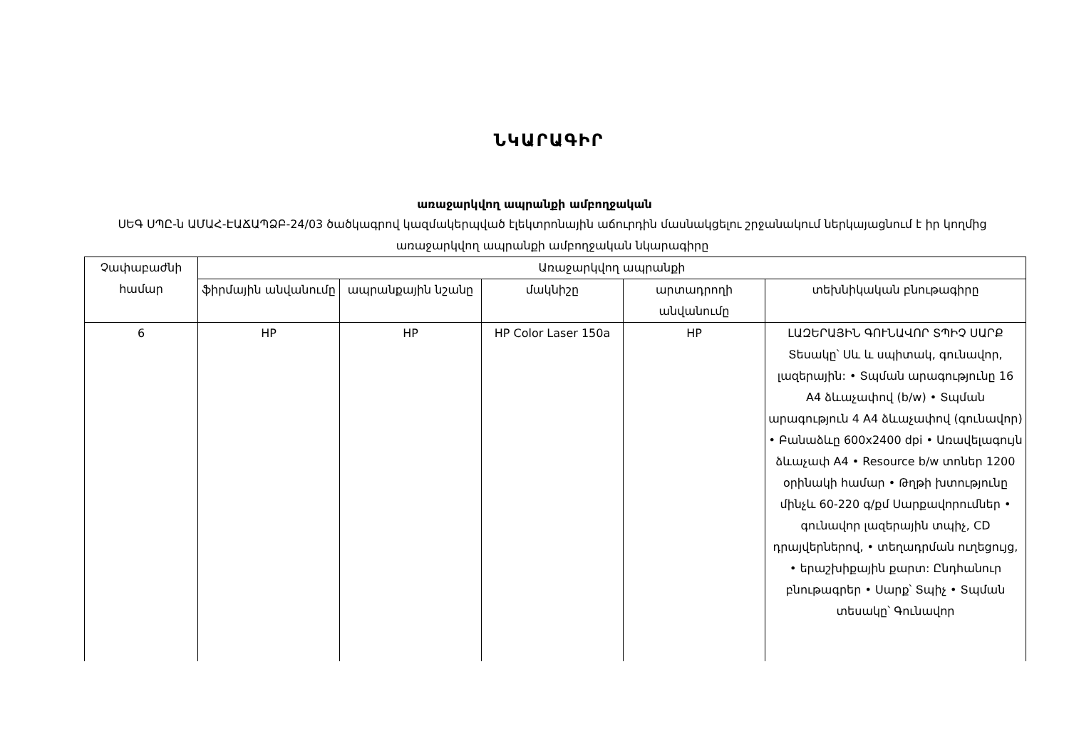ՆԿԱՐԱԳԻՐ
առաջարկվող ապրանքի ամբողջական
ՍԵԳ ՍՊԸ-ն ԱՄԱՀ-ԷԱՃԱՊՁԲ-24/03 ծածկագրով կազմակերպված էլեկտրոնային աճուրդին մասնակցելու շրջանակում ներկայացնում է իր կողմից առաջարկվող ապրանքի ամբողջական նկարագիրը
| Չափաբաժնի համար | Առաջարկվող ապրանքի | | | | |
| --- | --- | --- | --- | --- | --- |
| | ֆիրմային անվանումը | ապրանքային նշանը | մակնիշը | արտադրողի անվանումը | տեխնիկական բնութագիրը |
| 6 | HP | HP | HP Color Laser 150a | HP | ԼԱԶԵՐԱՅԻՆ ԳՈՒՆԱՎՈՐ ՏՊԻՉ ՍԱՐՔ Տեսակը՝ Սև և սպիտակ, գունավոր, լազերային: • Տպման արագությունը 16 A4 ձևաչափով (b/w) • Տպման արագություն 4 A4 ձևաչափով (գունավոր) • Բանաձևը 600x2400 dpi • Առավելագույն ձևաչափ A4 • Resource b/w տոներ 1200 օրինակի համար • Թղթի խտությունը մինչև 60-220 գ/քմ Սարքավորումներ • գունավոր լազերային տպիչ, CD դրայվերներով, • տեղադրման ուղեցույց, • երաշխիքային քարտ: Ընդհանուր բնութագրեր • Սարք՝ Տպիչ • Տպման տեսակը՝ Գունավոր |